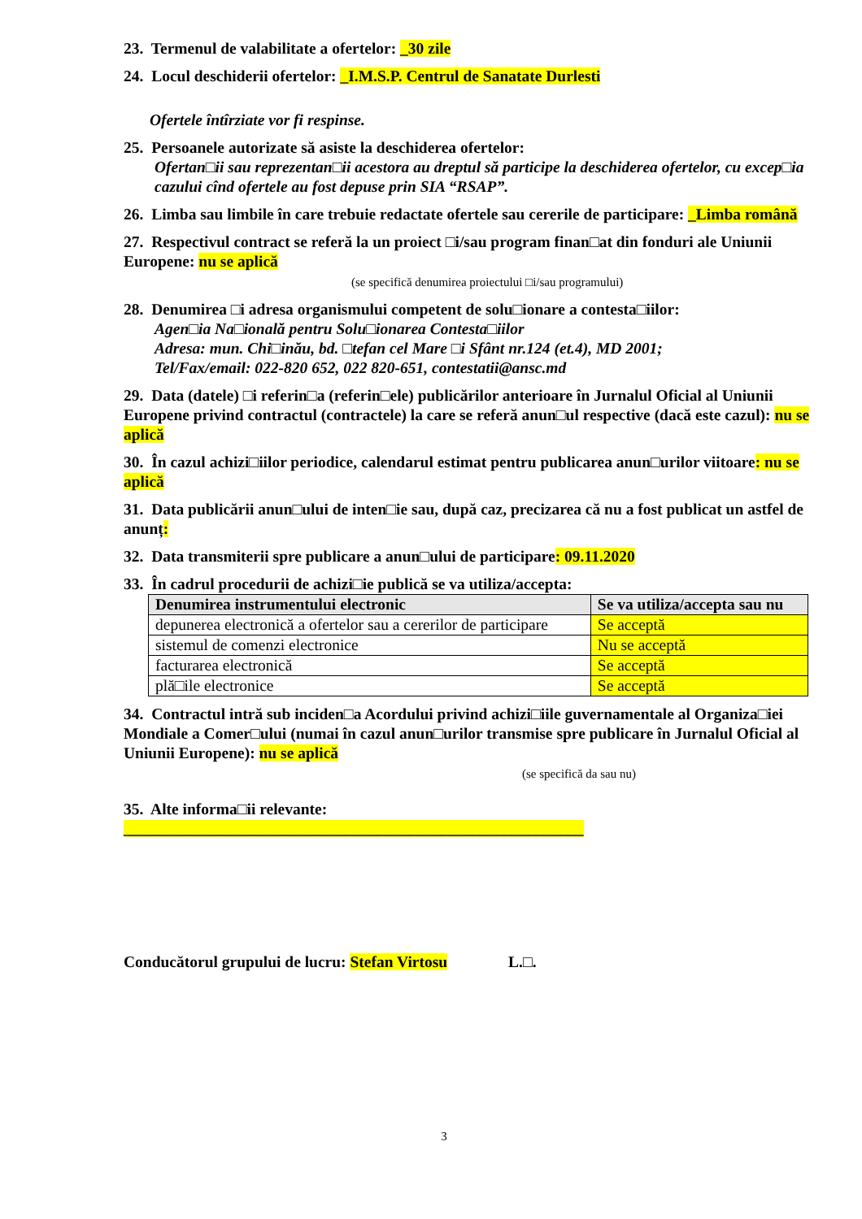23. Termenul de valabilitate a ofertelor: _30 zile
24. Locul deschiderii ofertelor: _I.M.S.P. Centrul de Sanatate Durlesti
Ofertele întîrziate vor fi respinse.
25. Persoanele autorizate să asiste la deschiderea ofertelor:
Ofertan□ii sau reprezentan□ii acestora au dreptul să participe la deschiderea ofertelor, cu excep□ia cazului cînd ofertele au fost depuse prin SIA “RSAP”.
26. Limba sau limbile în care trebuie redactate ofertele sau cererile de participare: _Limba română
27. Respectivul contract se referă la un proiect □i/sau program finan□at din fonduri ale Uniunii Europene: nu se aplică
(se specifică denumirea proiectului □i/sau programului)
28. Denumirea □i adresa organismului competent de solu□ionare a contesta□iilor:
Agen□ia Na□ională pentru Solu□ionarea Contesta□iilor
Adresa: mun. Chi□inău, bd. □tefan cel Mare □i Sfânt nr.124 (et.4), MD 2001;
Tel/Fax/email: 022-820 652, 022 820-651, contestatii@ansc.md
29. Data (datele) □i referin□a (referin□ele) publicărilor anterioare în Jurnalul Oficial al Uniunii Europene privind contractul (contractele) la care se referă anun□ul respective (dacă este cazul): nu se aplică
30. În cazul achizi□iilor periodice, calendarul estimat pentru publicarea anun□urilor viitoare: nu se aplică
31. Data publicării anun□ului de inten□ie sau, după caz, precizarea că nu a fost publicat un astfel de anunț:
32. Data transmiterii spre publicare a anun□ului de participare: 09.11.2020
33. În cadrul procedurii de achizi□ie publică se va utiliza/accepta:
| Denumirea instrumentului electronic | Se va utiliza/accepta sau nu |
| --- | --- |
| depunerea electronică a ofertelor sau a cererilor de participare | Se acceptă |
| sistemul de comenzi electronice | Nu se acceptă |
| facturarea electronică | Se acceptă |
| plă□ile electronice | Se acceptă |
34. Contractul intră sub inciden□a Acordului privind achizi□iile guvernamentale al Organiza□iei Mondiale a Comer□ului (numai în cazul anun□urilor transmise spre publicare în Jurnalul Oficial al Uniunii Europene): nu se aplică
(se specifică da sau nu)
35. Alte informa□ii relevante:
__________________________________________________________
Conducătorul grupului de lucru: Stefan Virtosu L.□.
3